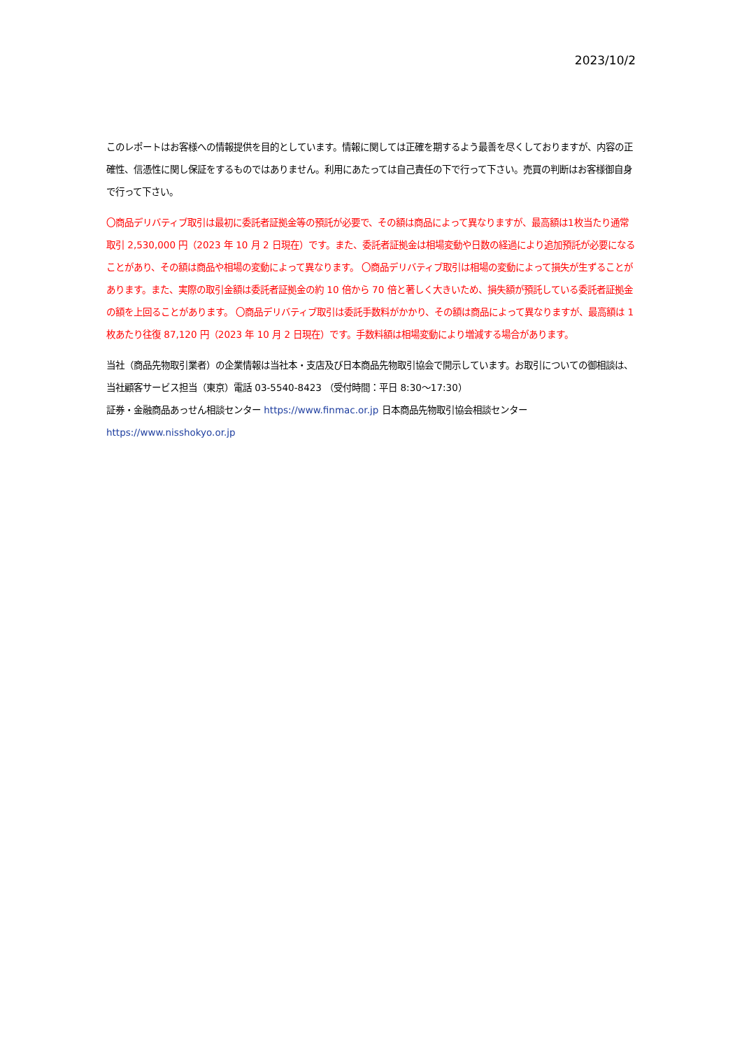2023/10/2
このレポートはお客様への情報提供を目的としています。情報に関しては正確を期するよう最善を尽くしておりますが、内容の正確性、信憑性に関し保証をするものではありません。利用にあたっては自己責任の下で行って下さい。売買の判断はお客様御自身で行って下さい。
〇商品デリバティブ取引は最初に委託者証拠金等の預託が必要で、その額は商品によって異なりますが、最高額は1枚当たり通常取引 2,530,000 円（2023 年 10 月 2 日現在）です。また、委託者証拠金は相場変動や日数の経過により追加預託が必要になることがあり、その額は商品や相場の変動によって異なります。 〇商品デリバティブ取引は相場の変動によって損失が生ずることがあります。また、実際の取引金額は委託者証拠金の約 10 倍から 70 倍と著しく大きいため、損失額が預託している委託者証拠金の額を上回ることがあります。 〇商品デリバティブ取引は委託手数料がかかり、その額は商品によって異なりますが、最高額は 1 枚あたり往復 87,120 円（2023 年 10 月 2 日現在）です。手数料額は相場変動により増減する場合があります。
当社（商品先物取引業者）の企業情報は当社本・支店及び日本商品先物取引協会で開示しています。お取引についての御相談は、当社顧客サービス担当（東京）電話 03-5540-8423 （受付時間：平日 8:30～17:30）
証券・金融商品あっせん相談センター https://www.finmac.or.jp 日本商品先物取引協会相談センター
https://www.nisshokyo.or.jp